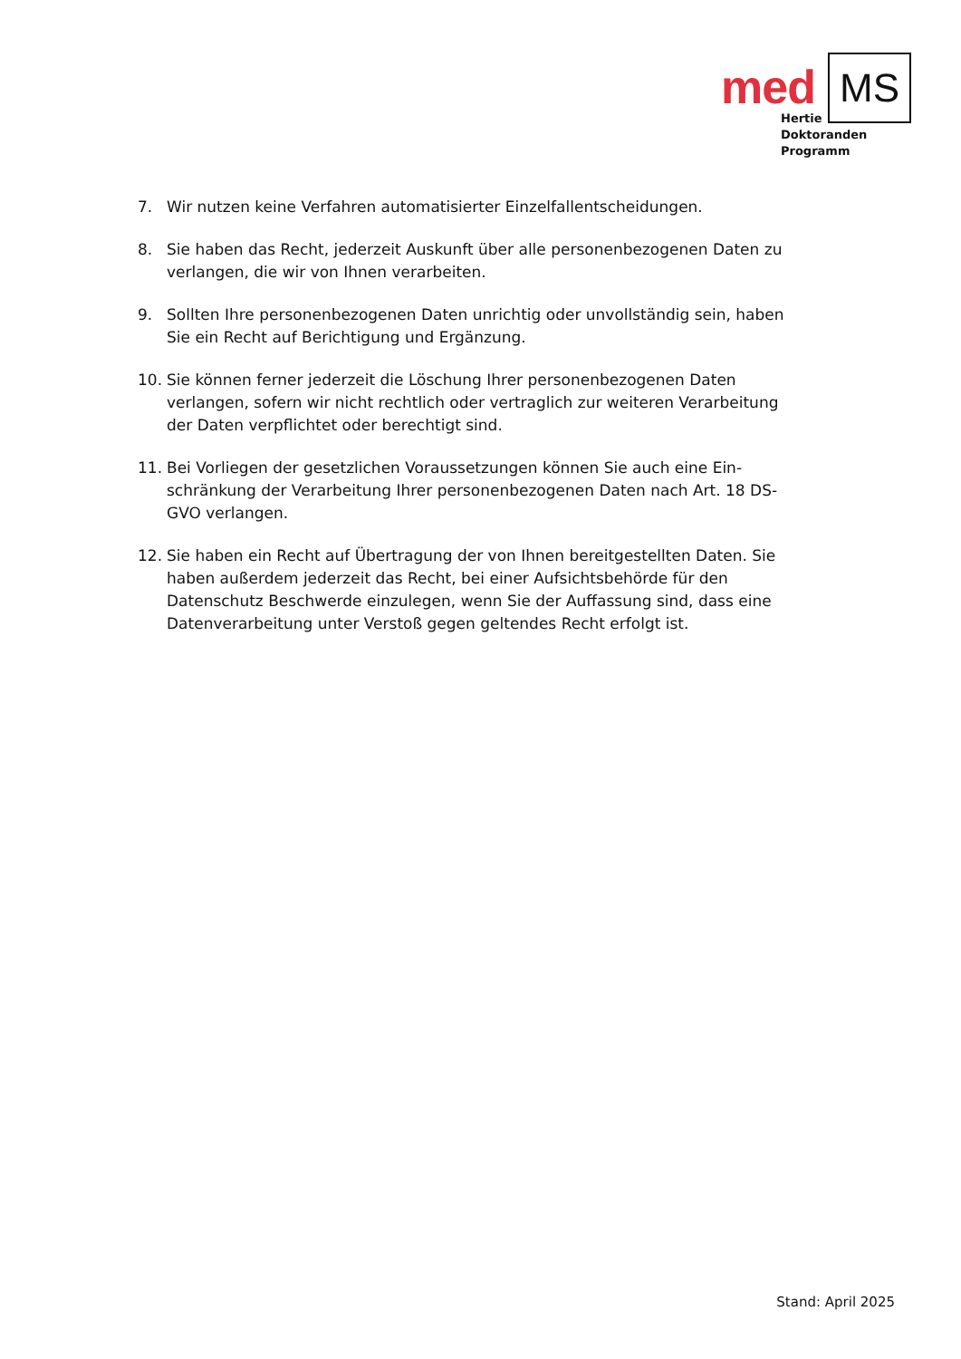med MS
Hertie
Doktoranden
Programm
7. Wir nutzen keine Verfahren automatisierter Einzelfallentscheidungen.
8. Sie haben das Recht, jederzeit Auskunft über alle personenbezogenen Daten zu verlangen, die wir von Ihnen verarbeiten.
9. Sollten Ihre personenbezogenen Daten unrichtig oder unvollständig sein, ha­ben Sie ein Recht auf Berichtigung und Ergänzung.
10. Sie können ferner jederzeit die Löschung Ihrer personenbezogenen Daten verlangen, sofern wir nicht rechtlich oder vertraglich zur weiteren Verarbei­tung der Daten verpflichtet oder berechtigt sind.
11. Bei Vorliegen der gesetzlichen Voraussetzungen können Sie auch eine Ein­schränkung der Verarbeitung Ihrer personenbezogenen Daten nach Art. 18 DS-GVO verlangen.
12. Sie haben ein Recht auf Übertragung der von Ihnen bereitgestellten Daten. Sie haben außerdem jederzeit das Recht, bei einer Aufsichtsbehörde für den Datenschutz Beschwerde einzulegen, wenn Sie der Auffassung sind, dass eine Datenverarbeitung unter Verstoß gegen geltendes Recht erfolgt ist.
Stand: April 2025